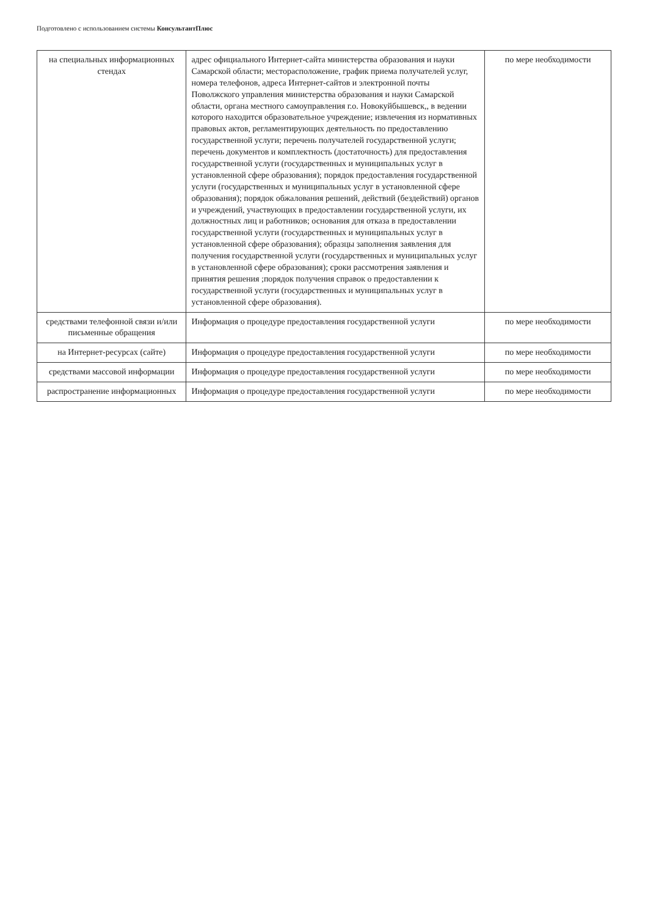Подготовлено с использованием системы КонсультантПлюс
| на специальных информационных стендах | адрес официального Интернет-сайта министерства образования и науки Самарской области; месторасположение, график приема получателей услуг, номера телефонов, адреса Интернет-сайтов и электронной почты Поволжского управления министерства образования и науки Самарской области, органа местного самоуправления г.о. Новокуйбышевск,, в ведении которого находится образовательное учреждение; извлечения из нормативных правовых актов, регламентирующих деятельность по предоставлению государственной услуги; перечень получателей государственной услуги; перечень документов и комплектность (достаточность) для предоставления государственной услуги (государственных и муниципальных услуг в установленной сфере образования); порядок предоставления государственной услуги (государственных и муниципальных услуг в установленной сфере образования); порядок обжалования решений, действий (бездействий) органов и учреждений, участвующих в предоставлении государственной услуги, их должностных лиц и работников; основания для отказа в предоставлении государственной услуги (государственных и муниципальных услуг в установленной сфере образования); образцы заполнения заявления для получения государственной услуги (государственных и муниципальных услуг в установленной сфере образования); сроки рассмотрения заявления и принятия решения ;порядок получения справок о предоставлении к государственной услуги (государственных и муниципальных услуг в установленной сфере образования). | по мере необходимости |
| средствами телефонной связи и/или письменные обращения | Информация о процедуре предоставления государственной услуги | по мере необходимости |
| на Интернет-ресурсах (сайте) | Информация о процедуре предоставления государственной услуги | по мере необходимости |
| средствами массовой информации | Информация о процедуре предоставления государственной услуги | по мере необходимости |
| распространение информационных | Информация о процедуре предоставления государственной услуги | по мере необходимости |